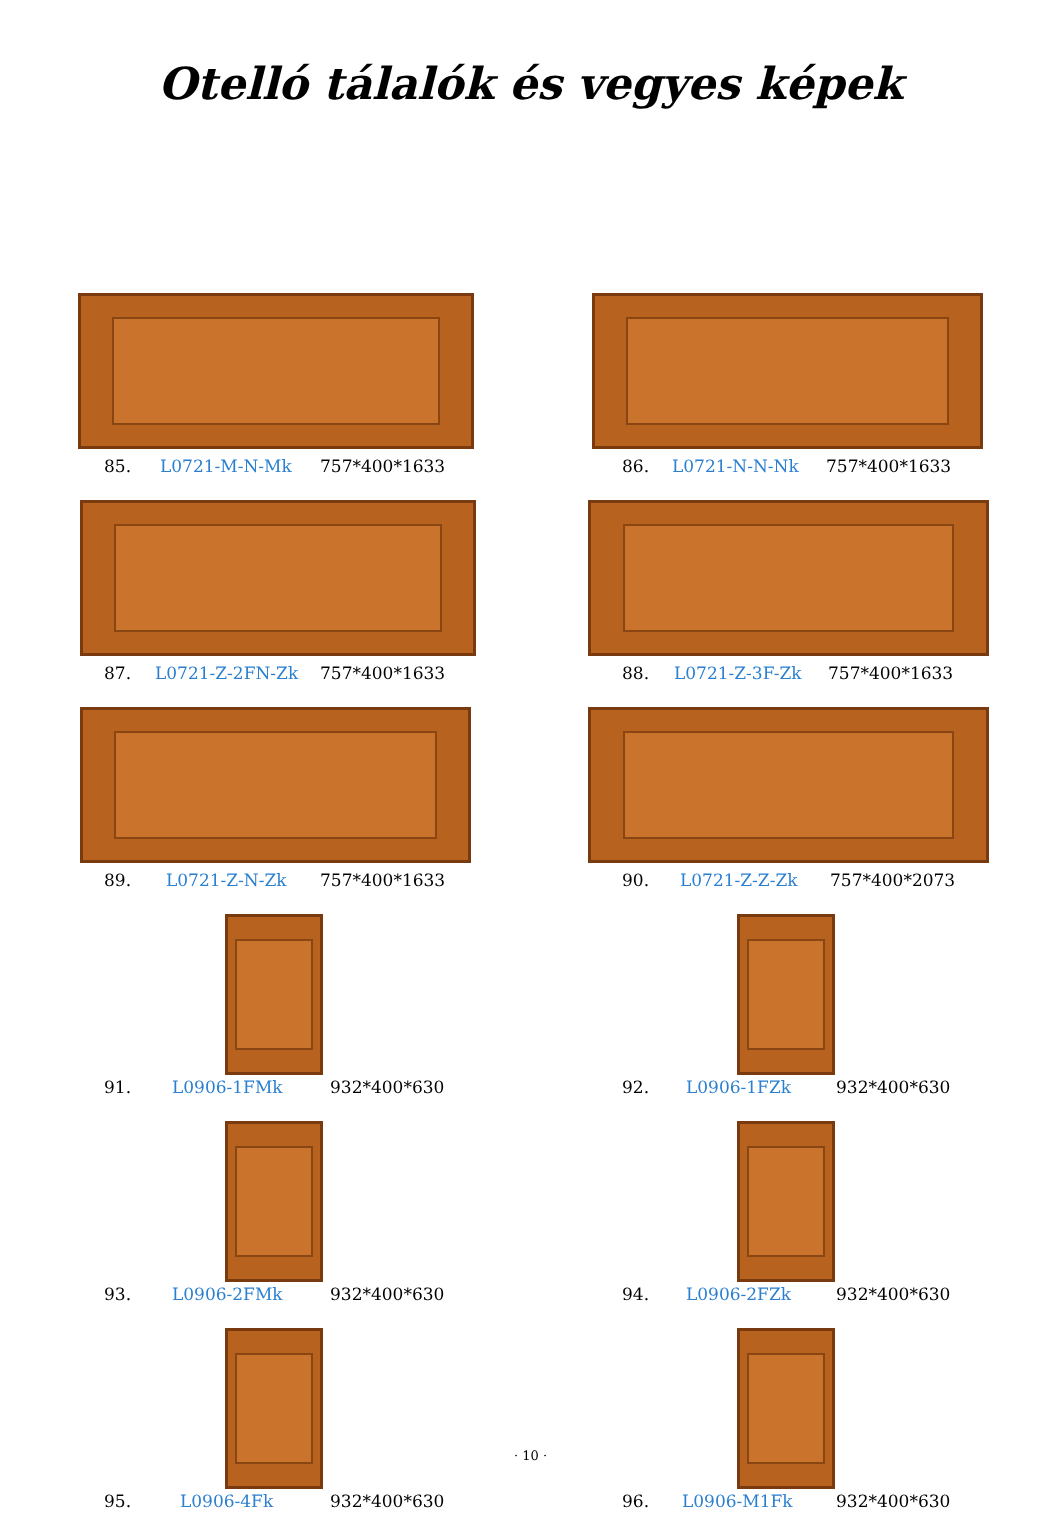Otelló tálalók és vegyes képek
85. L0721-M-N-Mk 757*400*1633
86. L0721-N-N-Nk 757*400*1633
87. L0721-Z-2FN-Zk 757*400*1633
88. L0721-Z-3F-Zk 757*400*1633
89. L0721-Z-N-Zk 757*400*1633
90. L0721-Z-Z-Zk 757*400*2073
91. L0906-1FMk 932*400*630
92. L0906-1FZk 932*400*630
93. L0906-2FMk 932*400*630
94. L0906-2FZk 932*400*630
95. L0906-4Fk 932*400*630
96. L0906-M1Fk 932*400*630
· 10 ·